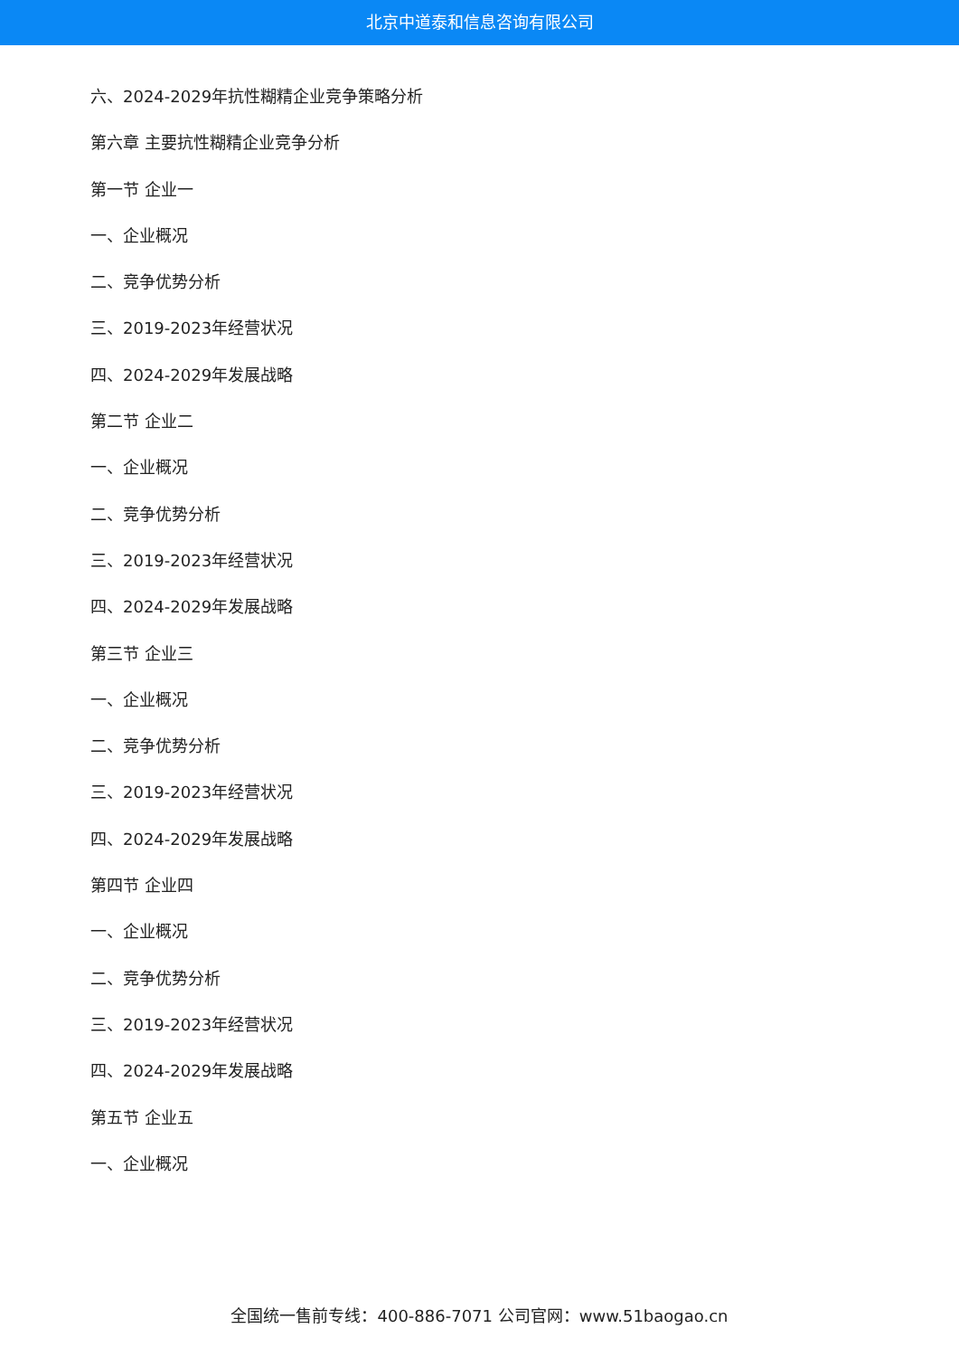北京中道泰和信息咨询有限公司
六、2024-2029年抗性糊精企业竞争策略分析
第六章 主要抗性糊精企业竞争分析
第一节 企业一
一、企业概况
二、竞争优势分析
三、2019-2023年经营状况
四、2024-2029年发展战略
第二节 企业二
一、企业概况
二、竞争优势分析
三、2019-2023年经营状况
四、2024-2029年发展战略
第三节 企业三
一、企业概况
二、竞争优势分析
三、2019-2023年经营状况
四、2024-2029年发展战略
第四节 企业四
一、企业概况
二、竞争优势分析
三、2019-2023年经营状况
四、2024-2029年发展战略
第五节 企业五
一、企业概况
全国统一售前专线：400-886-7071 公司官网：www.51baogao.cn